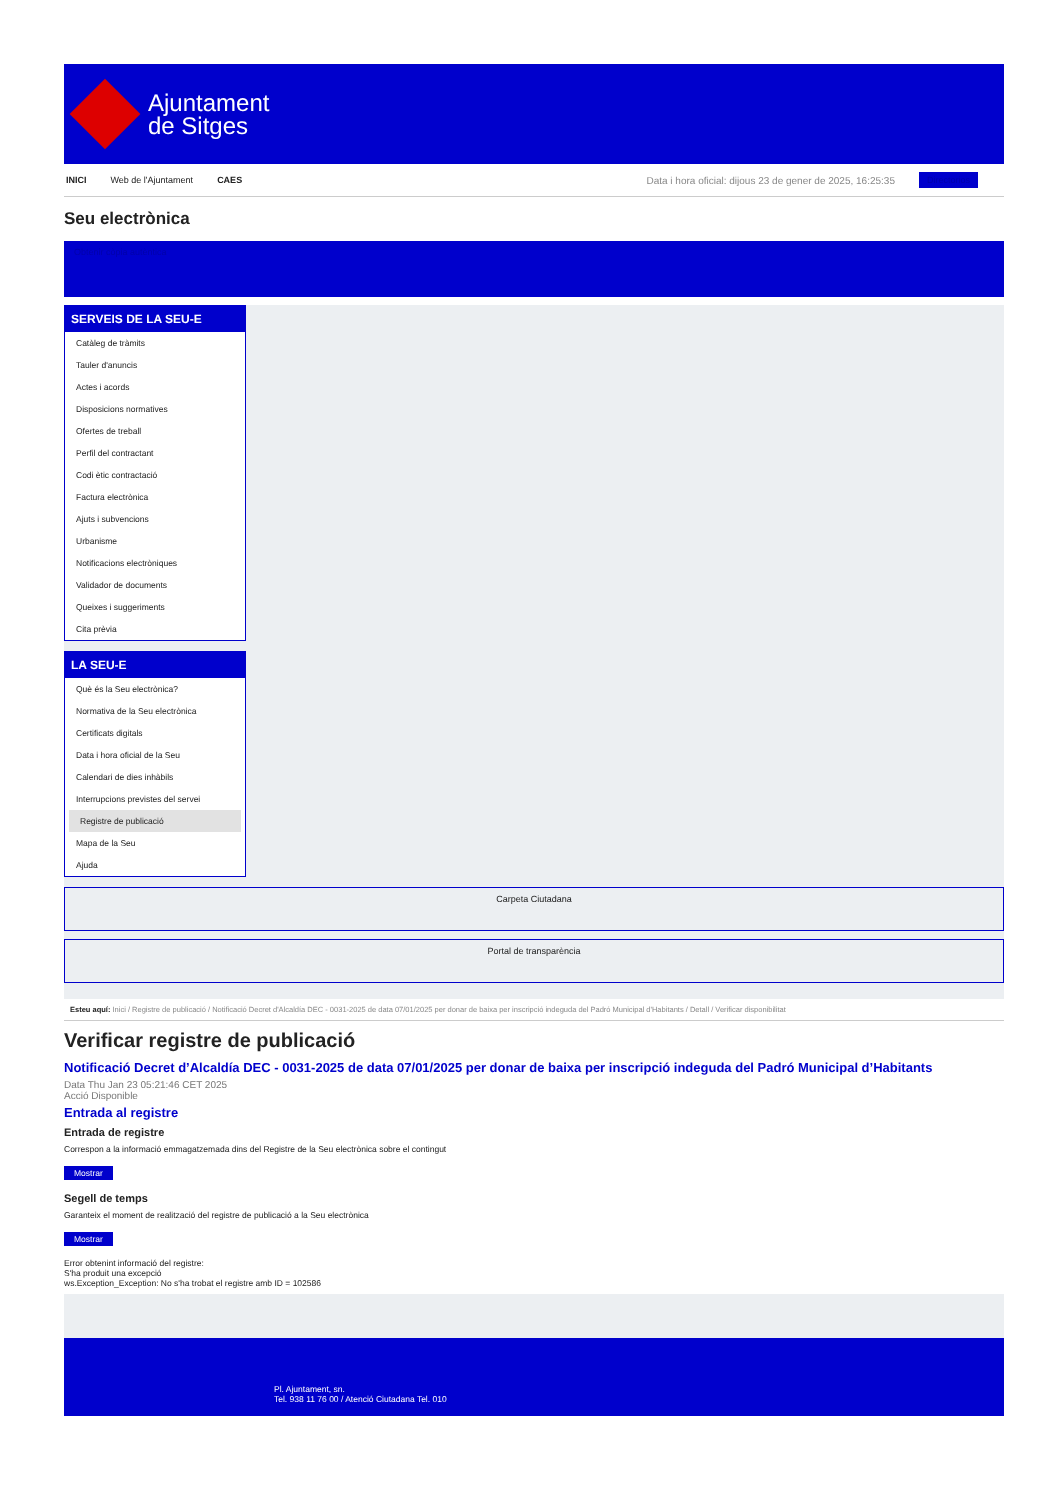Ajuntament
de Sitges
INICI Web de l'Ajuntament CAES Data i hora oficial: dijous 23 de gener de 2025, 16:25:35 Directorios
Seu electrònica
Obtenir còpia autèntica
SERVEIS DE LA SEU-E
Catàleg de tràmits
Tauler d'anuncis
Actes i acords
Disposicions normatives
Ofertes de treball
Perfil del contractant
Codi ètic contractació
Factura electrònica
Ajuts i subvencions
Urbanisme
Notificacions electròniques
Validador de documents
Queixes i suggeriments
Cita prèvia
LA SEU-E
Què és la Seu electrònica?
Normativa de la Seu electrònica
Certificats digitals
Data i hora oficial de la Seu
Calendari de dies inhàbils
Interrupcions previstes del servei
Registre de publicació
Mapa de la Seu
Ajuda
Carpeta Ciutadana
Portal de transparència
Esteu aquí: Inici / Registre de publicació / Notificació Decret d'Alcaldía DEC - 0031-2025 de data 07/01/2025 per donar de baixa per inscripció indeguda del Padró Municipal d'Habitants / Detall / Verificar disponibilitat
Verificar registre de publicació
Notificació Decret d’Alcaldía DEC - 0031-2025 de data 07/01/2025 per donar de baixa per inscripció indeguda del Padró Municipal d’Habitants
Data Thu Jan 23 05:21:46 CET 2025
Acció Disponible
Entrada al registre
Entrada de registre
Correspon a la informació emmagatzemada dins del Registre de la Seu electrònica sobre el contingut
Mostrar
Segell de temps
Garanteix el moment de realització del registre de publicació a la Seu electrònica
Mostrar
Error obtenint informació del registre:
S'ha produit una excepció
ws.Exception_Exception: No s'ha trobat el registre amb ID = 102586
Pl. Ajuntament, sn.
Tel. 938 11 76 00 / Atenció Ciutadana Tel. 010